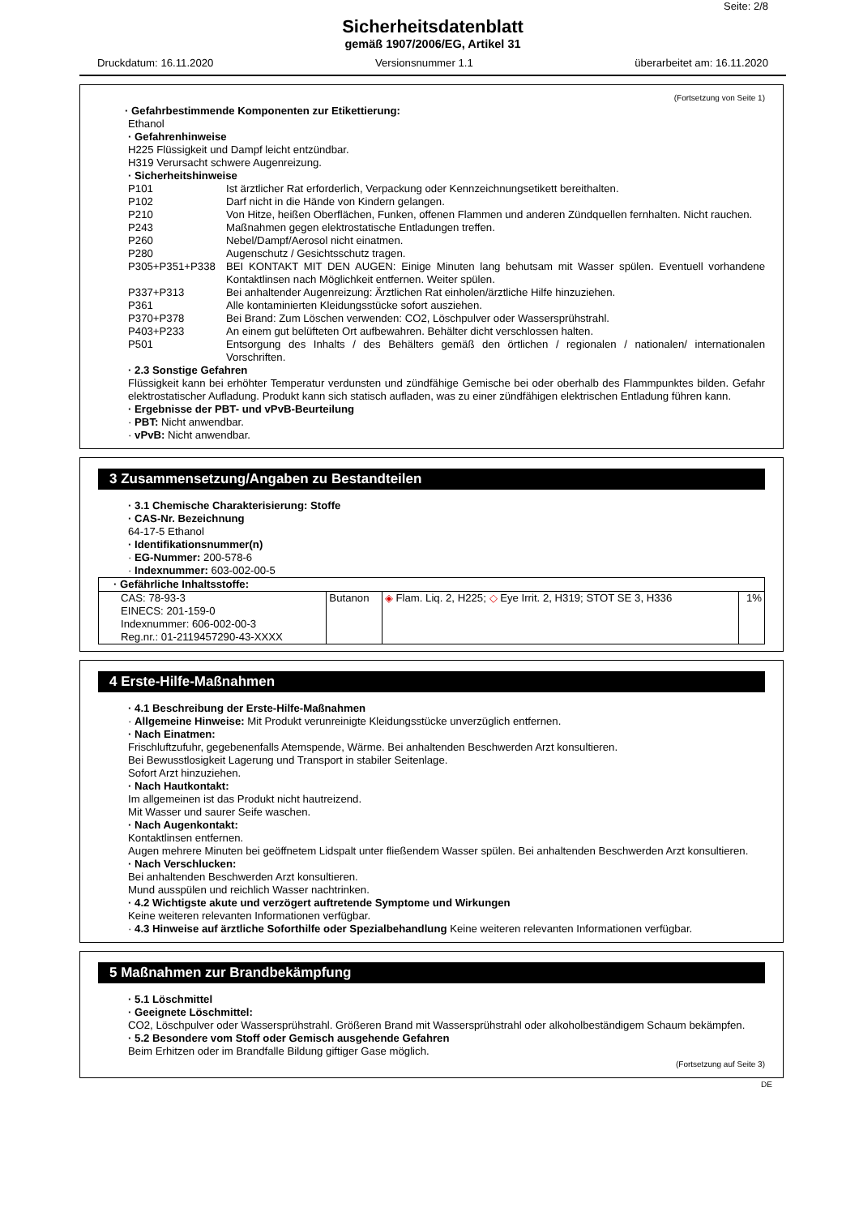Seite: 2/8
Sicherheitsdatenblatt
gemäß 1907/2006/EG, Artikel 31
Druckdatum: 16.11.2020 Versionsnummer 1.1 überarbeitet am: 16.11.2020
(Fortsetzung von Seite 1)
· Gefahrbestimmende Komponenten zur Etikettierung:
Ethanol
· Gefahrenhinweise
H225 Flüssigkeit und Dampf leicht entzündbar.
H319 Verursacht schwere Augenreizung.
· Sicherheitshinweise
P101 Ist ärztlicher Rat erforderlich, Verpackung oder Kennzeichnungsetikett bereithalten.
P102 Darf nicht in die Hände von Kindern gelangen.
P210 Von Hitze, heißen Oberflächen, Funken, offenen Flammen und anderen Zündquellen fernhalten. Nicht rauchen.
P243 Maßnahmen gegen elektrostatische Entladungen treffen.
P260 Nebel/Dampf/Aerosol nicht einatmen.
P280 Augenschutz / Gesichtsschutz tragen.
P305+P351+P338 BEI KONTAKT MIT DEN AUGEN: Einige Minuten lang behutsam mit Wasser spülen. Eventuell vorhandene Kontaktlinsen nach Möglichkeit entfernen. Weiter spülen.
P337+P313 Bei anhaltender Augenreizung: Ärztlichen Rat einholen/ärztliche Hilfe hinzuziehen.
P361 Alle kontaminierten Kleidungsstücke sofort ausziehen.
P370+P378 Bei Brand: Zum Löschen verwenden: CO2, Löschpulver oder Wassersprühstrahl.
P403+P233 An einem gut belüfteten Ort aufbewahren. Behälter dicht verschlossen halten.
P501 Entsorgung des Inhalts / des Behälters gemäß den örtlichen / regionalen / nationalen/ internationalen Vorschriften.
· 2.3 Sonstige Gefahren
Flüssigkeit kann bei erhöhter Temperatur verdunsten und zündfähige Gemische bei oder oberhalb des Flammpunktes bilden. Gefahr elektrostatischer Aufladung. Produkt kann sich statisch aufladen, was zu einer zündfähigen elektrischen Entladung führen kann.
· Ergebnisse der PBT- und vPvB-Beurteilung
· PBT: Nicht anwendbar.
· vPvB: Nicht anwendbar.
3 Zusammensetzung/Angaben zu Bestandteilen
· 3.1 Chemische Charakterisierung: Stoffe
· CAS-Nr. Bezeichnung
64-17-5 Ethanol
· Identifikationsnummer(n)
· EG-Nummer: 200-578-6
· Indexnummer: 603-002-00-5
| · Gefährliche Inhaltsstoffe: | | | |
| CAS: 78-93-3 EINECS: 201-159-0 Indexnummer: 606-002-00-3 Reg.nr.: 01-2119457290-43-XXXX | Butanon | ◈ Flam. Liq. 2, H225; ◇ Eye Irrit. 2, H319; STOT SE 3, H336 | 1% |
4 Erste-Hilfe-Maßnahmen
· 4.1 Beschreibung der Erste-Hilfe-Maßnahmen
· Allgemeine Hinweise: Mit Produkt verunreinigte Kleidungsstücke unverzüglich entfernen.
· Nach Einatmen:
Frischluftzufuhr, gegebenenfalls Atemspende, Wärme. Bei anhaltenden Beschwerden Arzt konsultieren.
Bei Bewusstlosigkeit Lagerung und Transport in stabiler Seitenlage.
Sofort Arzt hinzuziehen.
· Nach Hautkontakt:
Im allgemeinen ist das Produkt nicht hautreizend.
Mit Wasser und saurer Seife waschen.
· Nach Augenkontakt:
Kontaktlinsen entfernen.
Augen mehrere Minuten bei geöffnetem Lidspalt unter fließendem Wasser spülen. Bei anhaltenden Beschwerden Arzt konsultieren.
· Nach Verschlucken:
Bei anhaltenden Beschwerden Arzt konsultieren.
Mund ausspülen und reichlich Wasser nachtrinken.
· 4.2 Wichtigste akute und verzögert auftretende Symptome und Wirkungen
Keine weiteren relevanten Informationen verfügbar.
· 4.3 Hinweise auf ärztliche Soforthilfe oder Spezialbehandlung Keine weiteren relevanten Informationen verfügbar.
5 Maßnahmen zur Brandbekämpfung
· 5.1 Löschmittel
· Geeignete Löschmittel:
CO2, Löschpulver oder Wassersprühstrahl. Größeren Brand mit Wassersprühstrahl oder alkoholbeständigem Schaum bekämpfen.
· 5.2 Besondere vom Stoff oder Gemisch ausgehende Gefahren
Beim Erhitzen oder im Brandfalle Bildung giftiger Gase möglich.
(Fortsetzung auf Seite 3)
DE